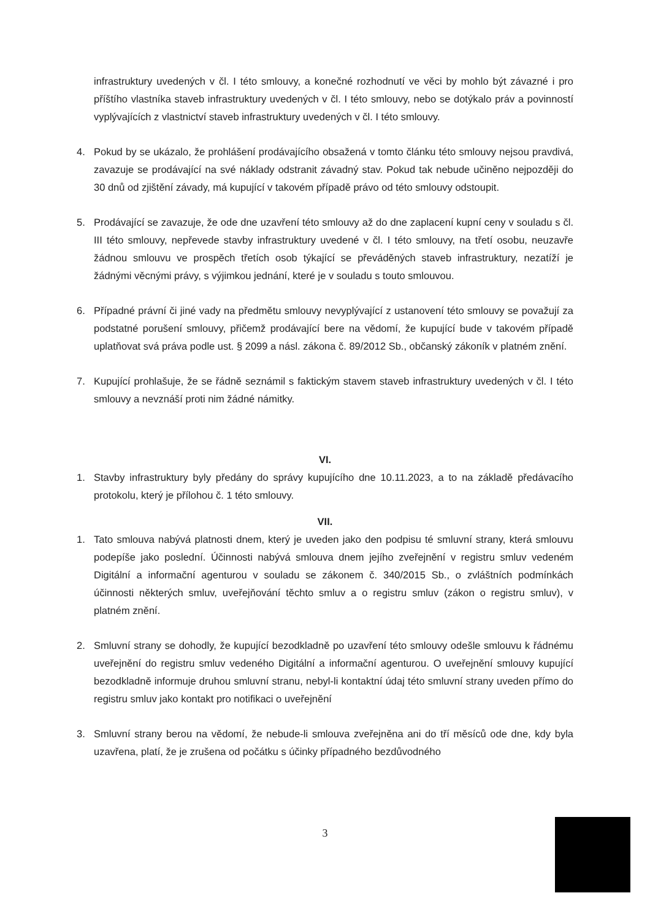infrastruktury uvedených v čl. I této smlouvy, a konečné rozhodnutí ve věci by mohlo být závazné i pro příštího vlastníka staveb infrastruktury uvedených v čl. I této smlouvy, nebo se dotýkalo práv a povinností vyplývajících z vlastnictví staveb infrastruktury uvedených v čl. I této smlouvy.
4. Pokud by se ukázalo, že prohlášení prodávajícího obsažená v tomto článku této smlouvy nejsou pravdivá, zavazuje se prodávající na své náklady odstranit závadný stav. Pokud tak nebude učiněno nejpozději do 30 dnů od zjištění závady, má kupující v takovém případě právo od této smlouvy odstoupit.
5. Prodávající se zavazuje, že ode dne uzavření této smlouvy až do dne zaplacení kupní ceny v souladu s čl. III této smlouvy, nepřevede stavby infrastruktury uvedené v čl. I této smlouvy, na třetí osobu, neuzavře žádnou smlouvu ve prospěch třetích osob týkající se převáděných staveb infrastruktury, nezatíží je žádnými věcnými právy, s výjimkou jednání, které je v souladu s touto smlouvou.
6. Případné právní či jiné vady na předmětu smlouvy nevyplývající z ustanovení této smlouvy se považují za podstatné porušení smlouvy, přičemž prodávající bere na vědomí, že kupující bude v takovém případě uplatňovat svá práva podle ust. § 2099 a násl. zákona č. 89/2012 Sb., občanský zákoník v platném znění.
7. Kupující prohlašuje, že se řádně seznámil s faktickým stavem staveb infrastruktury uvedených v čl. I této smlouvy a nevznáší proti nim žádné námitky.
VI.
1. Stavby infrastruktury byly předány do správy kupujícího dne 10.11.2023, a to na základě předávacího protokolu, který je přílohou č. 1 této smlouvy.
VII.
1. Tato smlouva nabývá platnosti dnem, který je uveden jako den podpisu té smluvní strany, která smlouvu podepíše jako poslední. Účinnosti nabývá smlouva dnem jejího zveřejnění v registru smluv vedeném Digitální a informační agenturou v souladu se zákonem č. 340/2015 Sb., o zvláštních podmínkách účinnosti některých smluv, uveřejňování těchto smluv a o registru smluv (zákon o registru smluv), v platném znění.
2. Smluvní strany se dohodly, že kupující bezodkladně po uzavření této smlouvy odešle smlouvu k řádnému uveřejnění do registru smluv vedeného Digitální a informační agenturou. O uveřejnění smlouvy kupující bezodkladně informuje druhou smluvní stranu, nebyl-li kontaktní údaj této smluvní strany uveden přímo do registru smluv jako kontakt pro notifikaci o uveřejnění
3. Smluvní strany berou na vědomí, že nebude-li smlouva zveřejněna ani do tří měsíců ode dne, kdy byla uzavřena, platí, že je zrušena od počátku s účinky případného bezdůvodného
3